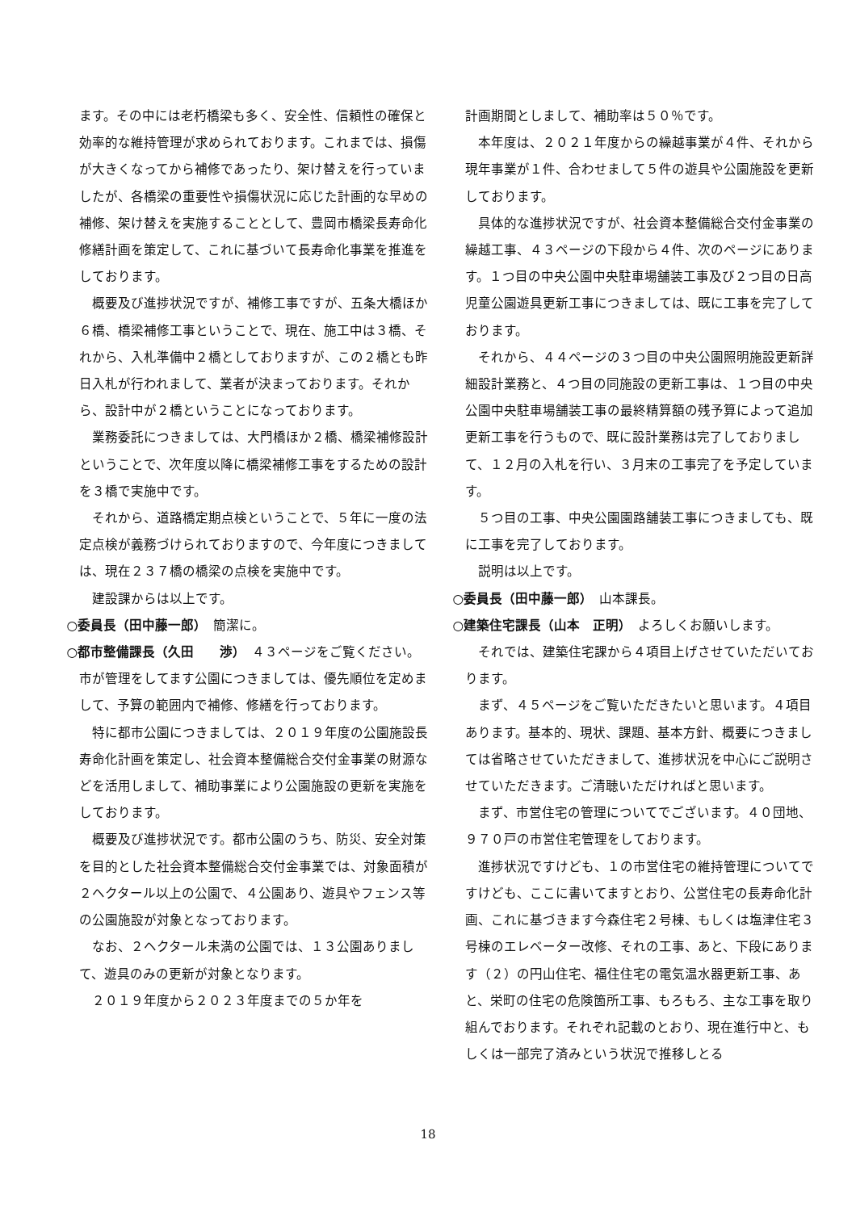ます。その中には老朽橋梁も多く、安全性、信頼性の確保と効率的な維持管理が求められております。これまでは、損傷が大きくなってから補修であったり、架け替えを行っていましたが、各橋梁の重要性や損傷状況に応じた計画的な早めの補修、架け替えを実施することとして、豊岡市橋梁長寿命化修繕計画を策定して、これに基づいて長寿命化事業を推進をしております。
概要及び進捗状況ですが、補修工事ですが、五条大橋ほか６橋、橋梁補修工事ということで、現在、施工中は３橋、それから、入札準備中２橋としておりますが、この２橋とも昨日入札が行われまして、業者が決まっております。それから、設計中が２橋ということになっております。
業務委託につきましては、大門橋ほか２橋、橋梁補修設計ということで、次年度以降に橋梁補修工事をするための設計を３橋で実施中です。
それから、道路橋定期点検ということで、５年に一度の法定点検が義務づけられておりますので、今年度につきましては、現在２３７橋の橋梁の点検を実施中です。
建設課からは以上です。
○委員長（田中藤一郎）　簡潔に。
○都市整備課長（久田　　渉）　４３ページをご覧ください。市が管理をしてます公園につきましては、優先順位を定めまして、予算の範囲内で補修、修繕を行っております。
特に都市公園につきましては、２０１９年度の公園施設長寿命化計画を策定し、社会資本整備総合交付金事業の財源などを活用しまして、補助事業により公園施設の更新を実施をしております。
概要及び進捗状況です。都市公園のうち、防災、安全対策を目的とした社会資本整備総合交付金事業では、対象面積が２ヘクタール以上の公園で、４公園あり、遊具やフェンス等の公園施設が対象となっております。
なお、２ヘクタール未満の公園では、１３公園ありまして、遊具のみの更新が対象となります。
２０１９年度から２０２３年度までの５か年を
計画期間としまして、補助率は５０％です。
本年度は、２０２１年度からの繰越事業が４件、それから現年事業が１件、合わせまして５件の遊具や公園施設を更新しております。
具体的な進捗状況ですが、社会資本整備総合交付金事業の繰越工事、４３ページの下段から４件、次のページにあります。１つ目の中央公園中央駐車場舗装工事及び２つ目の日高児童公園遊具更新工事につきましては、既に工事を完了しております。
それから、４４ページの３つ目の中央公園照明施設更新詳細設計業務と、４つ目の同施設の更新工事は、１つ目の中央公園中央駐車場舗装工事の最終精算額の残予算によって追加更新工事を行うもので、既に設計業務は完了しておりまして、１２月の入札を行い、３月末の工事完了を予定しています。
５つ目の工事、中央公園園路舗装工事につきましても、既に工事を完了しております。
説明は以上です。
○委員長（田中藤一郎）　山本課長。
○建築住宅課長（山本　正明）　よろしくお願いします。
それでは、建築住宅課から４項目上げさせていただいております。
まず、４５ページをご覧いただきたいと思います。４項目あります。基本的、現状、課題、基本方針、概要につきましては省略させていただきまして、進捗状況を中心にご説明させていただきます。ご清聴いただければと思います。
まず、市営住宅の管理についてでございます。４０団地、９７０戸の市営住宅管理をしております。
進捗状況ですけども、１の市営住宅の維持管理についてですけども、ここに書いてますとおり、公営住宅の長寿命化計画、これに基づきます今森住宅２号棟、もしくは塩津住宅３号棟のエレベーター改修、それの工事、あと、下段にあります（２）の円山住宅、福住住宅の電気温水器更新工事、あと、栄町の住宅の危険箇所工事、もろもろ、主な工事を取り組んでおります。それぞれ記載のとおり、現在進行中と、もしくは一部完了済みという状況で推移しとる
18